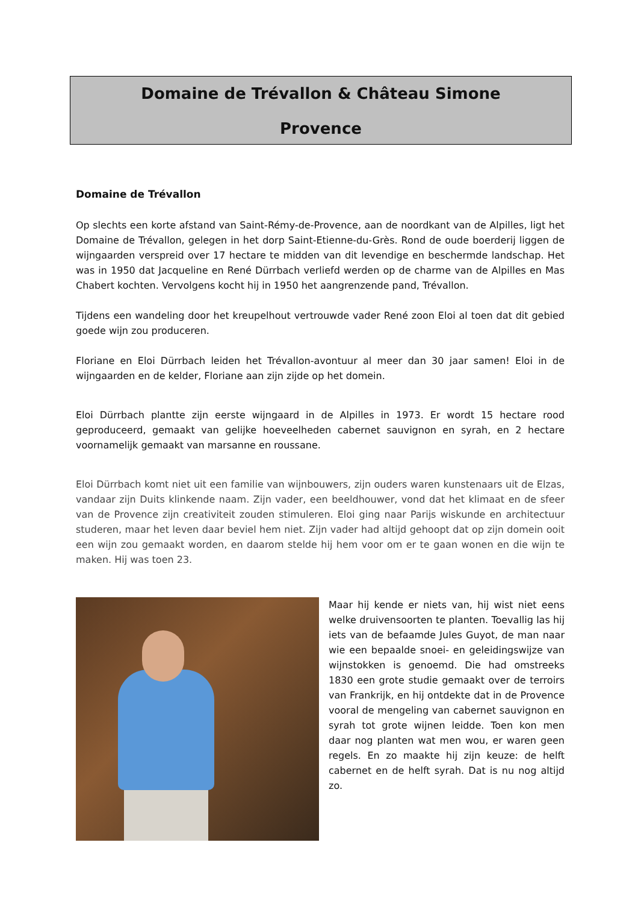Domaine de Trévallon & Château Simone
Provence
Domaine de Trévallon
Op slechts een korte afstand van Saint-Rémy-de-Provence, aan de noordkant van de Alpilles, ligt het Domaine de Trévallon, gelegen in het dorp Saint-Etienne-du-Grès. Rond de oude boerderij liggen de wijngaarden verspreid over 17 hectare te midden van dit levendige en beschermde landschap. Het was in 1950 dat Jacqueline en René Dürrbach verliefd werden op de charme van de Alpilles en Mas Chabert kochten. Vervolgens kocht hij in 1950 het aangrenzende pand, Trévallon.
Tijdens een wandeling door het kreupelhout vertrouwde vader René zoon Eloi al toen dat dit gebied goede wijn zou produceren.
Floriane en Eloi Dürrbach leiden het Trévallon-avontuur al meer dan 30 jaar samen! Eloi in de wijngaarden en de kelder, Floriane aan zijn zijde op het domein.
Eloi Dürrbach plantte zijn eerste wijngaard in de Alpilles in 1973. Er wordt 15 hectare rood geproduceerd, gemaakt van gelijke hoeveelheden cabernet sauvignon en syrah, en 2 hectare voornamelijk gemaakt van marsanne en roussane.
Eloi Dürrbach komt niet uit een familie van wijnbouwers, zijn ouders waren kunstenaars uit de Elzas, vandaar zijn Duits klinkende naam. Zijn vader, een beeldhouwer, vond dat het klimaat en de sfeer van de Provence zijn creativiteit zouden stimuleren. Eloi ging naar Parijs wiskunde en architectuur studeren, maar het leven daar beviel hem niet. Zijn vader had altijd gehoopt dat op zijn domein ooit een wijn zou gemaakt worden, en daarom stelde hij hem voor om er te gaan wonen en die wijn te maken. Hij was toen 23.
Maar hij kende er niets van, hij wist niet eens welke druivensoorten te planten. Toevallig las hij iets van de befaamde Jules Guyot, de man naar wie een bepaalde snoei- en geleidingswijze van wijnstokken is genoemd. Die had omstreeks 1830 een grote studie gemaakt over de terroirs van Frankrijk, en hij ontdekte dat in de Provence vooral de mengeling van cabernet sauvignon en syrah tot grote wijnen leidde. Toen kon men daar nog planten wat men wou, er waren geen regels. En zo maakte hij zijn keuze: de helft cabernet en de helft syrah. Dat is nu nog altijd zo.